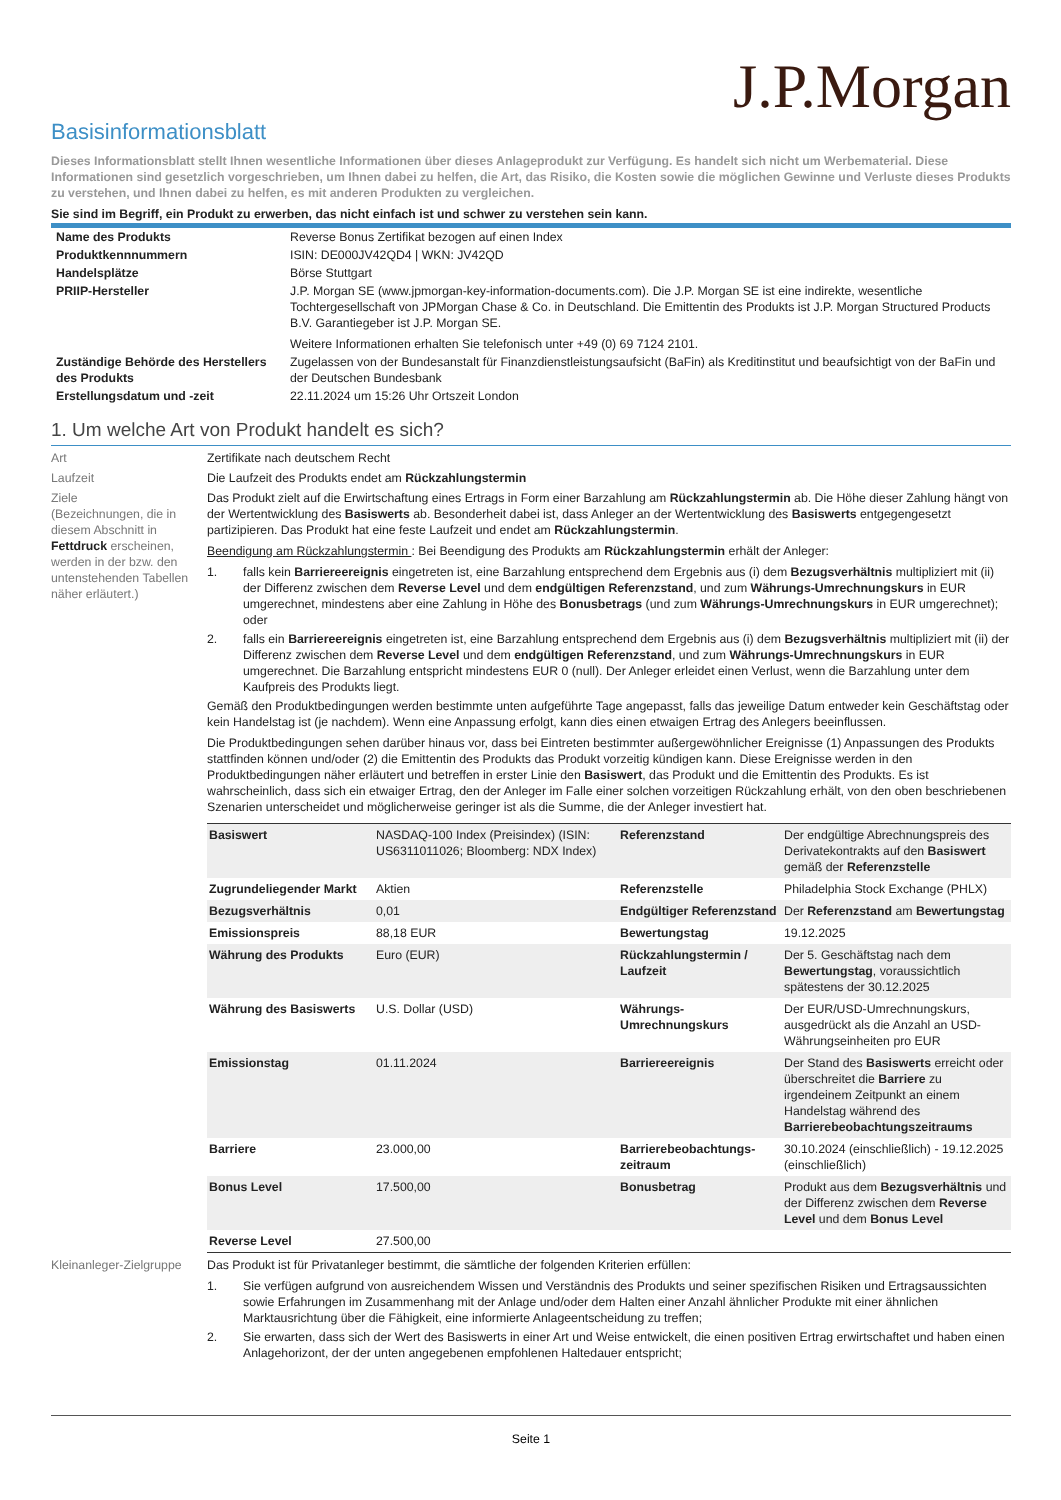J.P.Morgan
Basisinformationsblatt
Dieses Informationsblatt stellt Ihnen wesentliche Informationen über dieses Anlageprodukt zur Verfügung. Es handelt sich nicht um Werbematerial. Diese Informationen sind gesetzlich vorgeschrieben, um Ihnen dabei zu helfen, die Art, das Risiko, die Kosten sowie die möglichen Gewinne und Verluste dieses Produkts zu verstehen, und Ihnen dabei zu helfen, es mit anderen Produkten zu vergleichen.
Sie sind im Begriff, ein Produkt zu erwerben, das nicht einfach ist und schwer zu verstehen sein kann.
| Name des Produkts | Reverse Bonus Zertifikat bezogen auf einen Index |
| Produktkennnummern | ISIN: DE000JV42QD4 / WKN: JV42QD |
| Handelsplätze | Börse Stuttgart |
| PRIIP-Hersteller | J.P. Morgan SE (www.jpmorgan-key-information-documents.com). Die J.P. Morgan SE ist eine indirekte, wesentliche Tochtergesellschaft von JPMorgan Chase & Co. in Deutschland. Die Emittentin des Produkts ist J.P. Morgan Structured Products B.V. Garantiegeber ist J.P. Morgan SE. Weitere Informationen erhalten Sie telefonisch unter +49 (0) 69 7124 2101. |
| Zuständige Behörde des Herstellers des Produkts | Zugelassen von der Bundesanstalt für Finanzdienstleistungsaufsicht (BaFin) als Kreditinstitut und beaufsichtigt von der BaFin und der Deutschen Bundesbank |
| Erstellungsdatum und -zeit | 22.11.2024 um 15:26 Uhr Ortszeit London |
1. Um welche Art von Produkt handelt es sich?
Art Zertifikate nach deutschem Recht
Laufzeit Die Laufzeit des Produkts endet am Rückzahlungstermin
Ziele
(Bezeichnungen, die in diesem Abschnitt in Fettdruck erscheinen, werden in der bzw. den untenstehenden Tabellen näher erläutert.)
Das Produkt zielt auf die Erwirtschaftung eines Ertrags in Form einer Barzahlung am Rückzahlungstermin ab. Die Höhe dieser Zahlung hängt von der Wertentwicklung des Basiswerts ab. Besonderheit dabei ist, dass Anleger an der Wertentwicklung des Basiswerts entgegengesetzt partizipieren. Das Produkt hat eine feste Laufzeit und endet am Rückzahlungstermin.
Beendigung am Rückzahlungstermin : Bei Beendigung des Produkts am Rückzahlungstermin erhält der Anleger:
1. falls kein Barriereereignis eingetreten ist, eine Barzahlung entsprechend dem Ergebnis aus (i) dem Bezugsverhältnis multipliziert mit (ii) der Differenz zwischen dem Reverse Level und dem endgültigen Referenzstand, und zum Währungs-Umrechnungskurs in EUR umgerechnet, mindestens aber eine Zahlung in Höhe des Bonusbetrags (und zum Währungs-Umrechnungskurs in EUR umgerechnet); oder
2. falls ein Barriereereignis eingetreten ist, eine Barzahlung entsprechend dem Ergebnis aus (i) dem Bezugsverhältnis multipliziert mit (ii) der Differenz zwischen dem Reverse Level und dem endgültigen Referenzstand, und zum Währungs-Umrechnungskurs in EUR umgerechnet. Die Barzahlung entspricht mindestens EUR 0 (null). Der Anleger erleidet einen Verlust, wenn die Barzahlung unter dem Kaufpreis des Produkts liegt.
Gemäß den Produktbedingungen werden bestimmte unten aufgeführte Tage angepasst, falls das jeweilige Datum entweder kein Geschäftstag oder kein Handelstag ist (je nachdem). Wenn eine Anpassung erfolgt, kann dies einen etwaigen Ertrag des Anlegers beeinflussen.
Die Produktbedingungen sehen darüber hinaus vor, dass bei Eintreten bestimmter außergewöhnlicher Ereignisse (1) Anpassungen des Produkts stattfinden können und/oder (2) die Emittentin des Produkts das Produkt vorzeitig kündigen kann. Diese Ereignisse werden in den Produktbedingungen näher erläutert und betreffen in erster Linie den Basiswert, das Produkt und die Emittentin des Produkts. Es ist wahrscheinlich, dass sich ein etwaiger Ertrag, den der Anleger im Falle einer solchen vorzeitigen Rückzahlung erhält, von den oben beschriebenen Szenarien unterscheidet und möglicherweise geringer ist als die Summe, die der Anleger investiert hat.
| Basiswert | NASDAQ-100 Index (Preisindex) (ISIN: US6311011026; Bloomberg: NDX Index) | Referenzstand | Der endgültige Abrechnungspreis des Derivatekontrakts auf den Basiswert gemäß der Referenzstelle |
| Zugrundeliegender Markt | Aktien | Referenzstelle | Philadelphia Stock Exchange (PHLX) |
| Bezugsverhältnis | 0,01 | Endgültiger Referenzstand | Der Referenzstand am Bewertungstag |
| Emissionspreis | 88,18 EUR | Bewertungstag | 19.12.2025 |
| Währung des Produkts | Euro (EUR) | Rückzahlungstermin / Laufzeit | Der 5. Geschäftstag nach dem Bewertungstag , voraussichtlich spätestens der 30.12.2025 |
| Währung des Basiswerts | U.S. Dollar (USD) | Währungs-Umrechnungskurs | Der EUR/USD-Umrechnungskurs, ausgedrückt als die Anzahl an USD-Währungseinheiten pro EUR |
| Emissionstag | 01.11.2024 | Barriereereignis | Der Stand des Basiswerts erreicht oder überschreitet die Barriere zu irgendeinem Zeitpunkt an einem Handelstag während des Barrierebeobachtungszeitraums |
| Barriere | 23.000,00 | Barrierebeobachtungs-zeitraum | 30.10.2024 (einschließlich) - 19.12.2025 (einschließlich) |
| Bonus Level | 17.500,00 | Bonusbetrag | Produkt aus dem Bezugsverhältnis und der Differenz zwischen dem Reverse Level und dem Bonus Level |
| Reverse Level | 27.500,00 | | |
Kleinanleger-Zielgruppe
Das Produkt ist für Privatanleger bestimmt, die sämtliche der folgenden Kriterien erfüllen:
1. Sie verfügen aufgrund von ausreichendem Wissen und Verständnis des Produkts und seiner spezifischen Risiken und Ertragsaussichten sowie Erfahrungen im Zusammenhang mit der Anlage und/oder dem Halten einer Anzahl ähnlicher Produkte mit einer ähnlichen Marktausrichtung über die Fähigkeit, eine informierte Anlageentscheidung zu treffen;
2. Sie erwarten, dass sich der Wert des Basiswerts in einer Art und Weise entwickelt, die einen positiven Ertrag erwirtschaftet und haben einen Anlagehorizont, der der unten angegebenen empfohlenen Haltedauer entspricht;
Seite 1